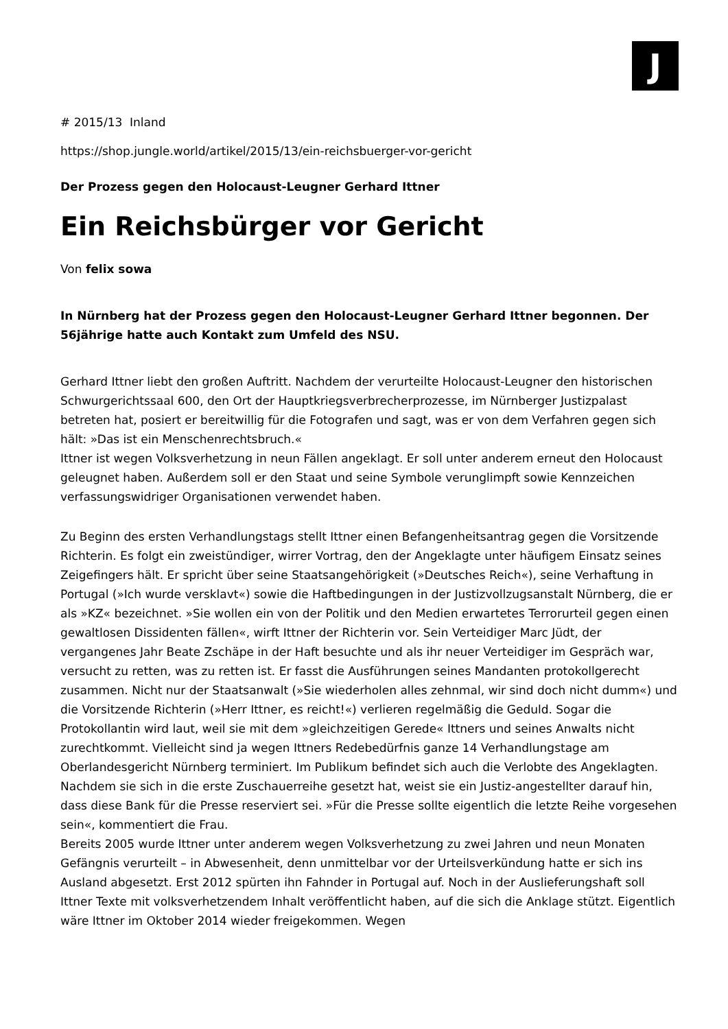J
# 2015/13 Inland
https://shop.jungle.world/artikel/2015/13/ein-reichsbuerger-vor-gericht
Der Prozess gegen den Holocaust-Leugner Gerhard Ittner
Ein Reichsbürger vor Gericht
Von felix sowa
In Nürnberg hat der Prozess gegen den Holocaust-Leugner Gerhard Ittner begonnen. Der 56jährige hatte auch Kontakt zum Umfeld des NSU.
Gerhard Ittner liebt den großen Auftritt. Nachdem der verurteilte Holocaust-Leugner den historischen Schwurgerichtssaal 600, den Ort der Hauptkriegsverbrecherprozesse, im Nürnberger Justizpalast betreten hat, posiert er bereitwillig für die Fotografen und sagt, was er von dem Verfahren gegen sich hält: »Das ist ein Menschenrechtsbruch.«
Ittner ist wegen Volksverhetzung in neun Fällen angeklagt. Er soll unter anderem erneut den Holocaust geleugnet haben. Außerdem soll er den Staat und seine Symbole verunglimpft sowie Kennzeichen verfassungswidriger Organisationen verwendet haben.
Zu Beginn des ersten Verhandlungstags stellt Ittner einen Befangenheitsantrag gegen die Vorsitzende Richterin. Es folgt ein zweistündiger, wirrer Vortrag, den der Angeklagte unter häufigem Einsatz seines Zeigefingers hält. Er spricht über seine Staatsangehörigkeit (»Deutsches Reich«), seine Verhaftung in Portugal (»Ich wurde versklavt«) sowie die Haftbedingungen in der Justizvollzugsanstalt Nürnberg, die er als »KZ« bezeichnet. »Sie wollen ein von der Politik und den Medien erwartetes Terrorurteil gegen einen gewaltlosen Dissidenten fällen«, wirft Ittner der Richterin vor. Sein Verteidiger Marc Jüdt, der vergangenes Jahr Beate Zschäpe in der Haft besuchte und als ihr neuer Verteidiger im Gespräch war, versucht zu retten, was zu retten ist. Er fasst die Ausführungen seines Mandanten protokollgerecht zusammen. Nicht nur der Staatsanwalt (»Sie wiederholen alles zehnmal, wir sind doch nicht dumm«) und die Vorsitzende Richterin (»Herr Ittner, es reicht!«) verlieren regelmäßig die Geduld. Sogar die Protokollantin wird laut, weil sie mit dem »gleichzeitigen Gerede« Ittners und seines Anwalts nicht zurechtkommt. Vielleicht sind ja wegen Ittners Redebedürfnis ganze 14 Verhandlungstage am Oberlandesgericht Nürnberg terminiert. Im Publikum befindet sich auch die Verlobte des Angeklagten. Nachdem sie sich in die erste Zuschauerreihe gesetzt hat, weist sie ein Justiz-angestellter darauf hin, dass diese Bank für die Presse reserviert sei. »Für die Presse sollte eigentlich die letzte Reihe vorgesehen sein«, kommentiert die Frau.
Bereits 2005 wurde Ittner unter anderem wegen Volksverhetzung zu zwei Jahren und neun Monaten Gefängnis verurteilt – in Abwesenheit, denn unmittelbar vor der Urteilsverkündung hatte er sich ins Ausland abgesetzt. Erst 2012 spürten ihn Fahnder in Portugal auf. Noch in der Auslieferungshaft soll Ittner Texte mit volksverhetzendem Inhalt veröffentlicht haben, auf die sich die Anklage stützt. Eigentlich wäre Ittner im Oktober 2014 wieder freigekommen. Wegen